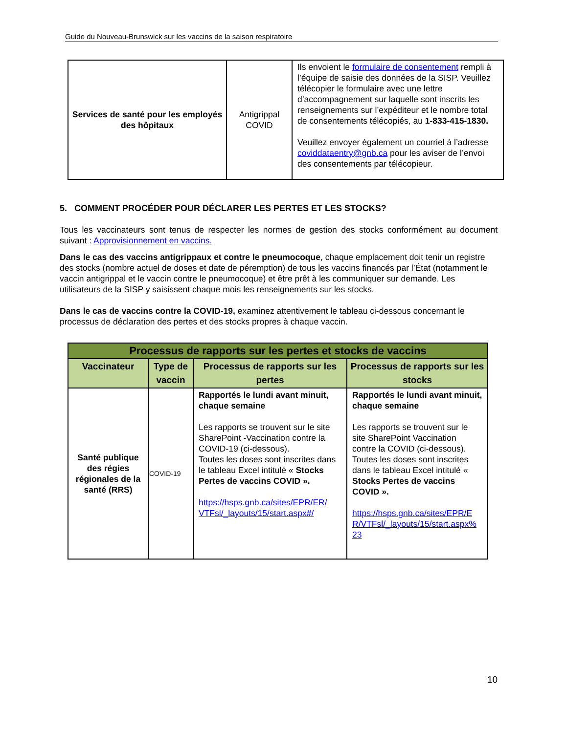Guide du Nouveau-Brunswick sur les vaccins de la saison respiratoire
| Services de santé pour les employés des hôpitaux | Antigrippal COVID | Ils envoient le formulaire de consentement rempli à l’équipe de saisie des données de la SISP. Veuillez télécopier le formulaire avec une lettre d’accompagnement sur laquelle sont inscrits les renseignements sur l’expéditeur et le nombre total de consentements télécopiés, au 1-833-415-1830. Veuillez envoyer également un courriel à l’adresse coviddataentry@gnb.ca pour les aviser de l’envoi des consentements par télécopieur. |
5. COMMENT PROCÉDER POUR DÉCLARER LES PERTES ET LES STOCKS?
Tous les vaccinateurs sont tenus de respecter les normes de gestion des stocks conformément au document suivant : Approvisionnement en vaccins.
Dans le cas des vaccins antigrippaux et contre le pneumocoque, chaque emplacement doit tenir un registre des stocks (nombre actuel de doses et date de péremption) de tous les vaccins financés par l’État (notamment le vaccin antigrippal et le vaccin contre le pneumocoque) et être prêt à les communiquer sur demande. Les utilisateurs de la SISP y saisissent chaque mois les renseignements sur les stocks.
Dans le cas de vaccins contre la COVID-19, examinez attentivement le tableau ci-dessous concernant le processus de déclaration des pertes et des stocks propres à chaque vaccin.
| Processus de rapports sur les pertes et stocks de vaccins | | | |
| --- | --- | --- | --- |
| Vaccinateur | Type de vaccin | Processus de rapports sur les pertes | Processus de rapports sur les stocks |
| Santé publique des régies régionales de la santé (RRS) | COVID-19 | Rapportés le lundi avant minuit, chaque semaine Les rapports se trouvent sur le site SharePoint -Vaccination contre la COVID-19 (ci-dessous). Toutes les doses sont inscrites dans le tableau Excel intitulé « Stocks Pertes de vaccins COVID ». https://hsps.gnb.ca/sites/EPR/ER/ VTFsl/_layouts/15/start.aspx#/ | Rapportés le lundi avant minuit, chaque semaine Les rapports se trouvent sur le site SharePoint Vaccination contre la COVID (ci-dessous). Toutes les doses sont inscrites dans le tableau Excel intitulé « Stocks Pertes de vaccins COVID ». https://hsps.gnb.ca/sites/EPR/E R/VTFsl/_layouts/15/start.aspx% 23 |
10